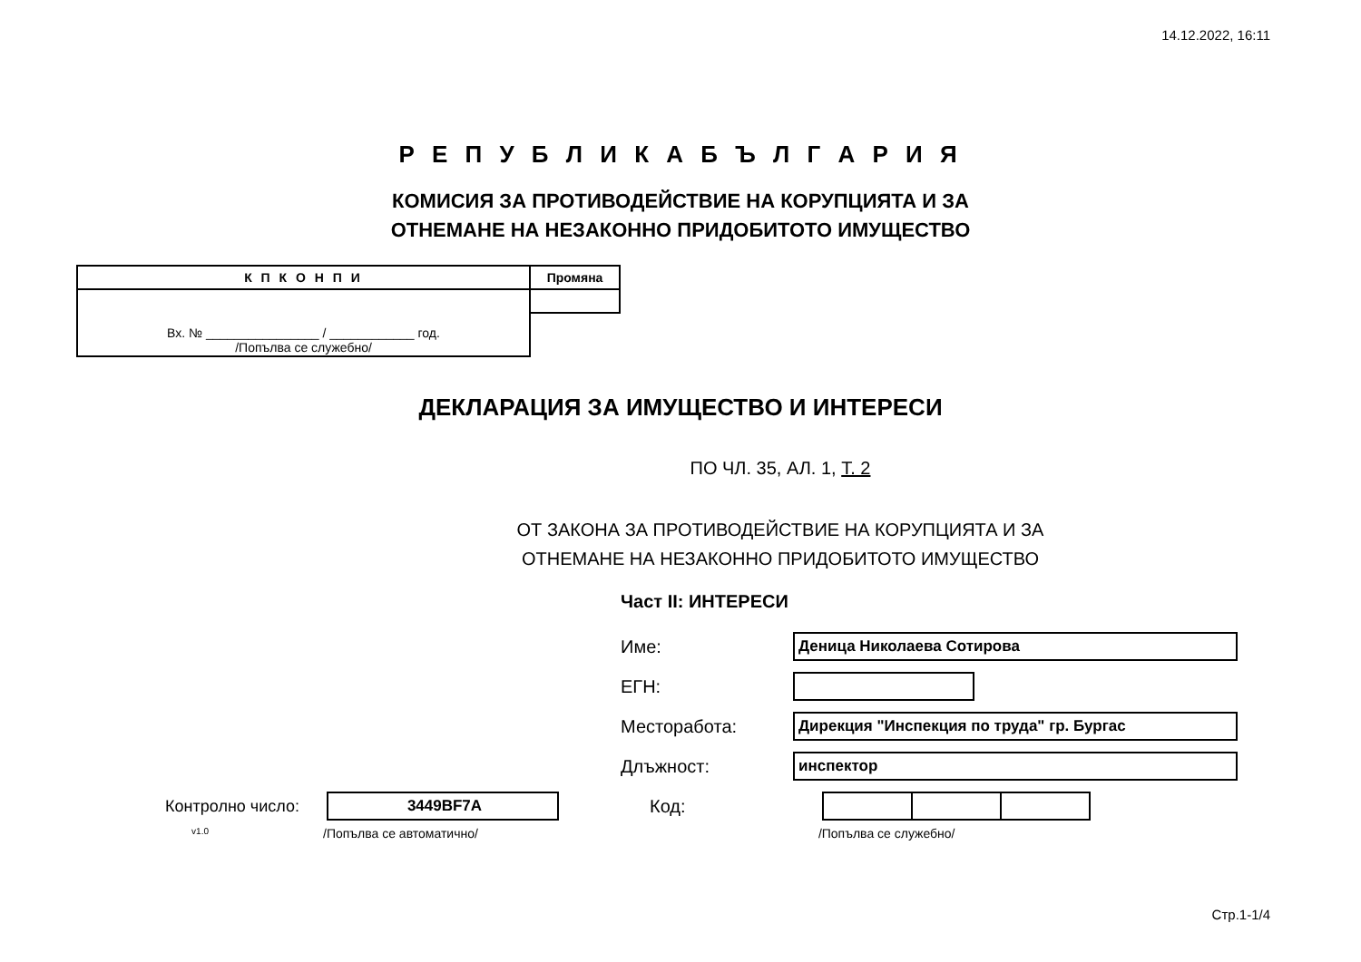14.12.2022, 16:11
Р Е П У Б Л И К А Б Ъ Л Г А Р И Я
КОМИСИЯ ЗА ПРОТИВОДЕЙСТВИЕ НА КОРУПЦИЯТА И ЗА
ОТНЕМАНЕ НА НЕЗАКОННО ПРИДОБИТОТО ИМУЩЕСТВО
| К П К О Н П И | Промяна |
| --- | --- |
| Вх. № ________________ / ____________ год. /Попълва се служебно/ | |
ДЕКЛАРАЦИЯ ЗА ИМУЩЕСТВО И ИНТЕРЕСИ
ПО ЧЛ. 35, АЛ. 1, Т. 2
ОТ ЗАКОНА ЗА ПРОТИВОДЕЙСТВИЕ НА КОРУПЦИЯТА И ЗА
ОТНЕМАНЕ НА НЕЗАКОННО ПРИДОБИТОТО ИМУЩЕСТВО
Част II: ИНТЕРЕСИ
Име:
Деница Николаева Сотирова
ЕГН:
Месторабота:
Дирекция "Инспекция по труда" гр. Бургас
Длъжност:
инспектор
Контролно число:
3449BF7A
Код:
v1.0 /Попълва се автоматично/ /Попълва се служебно/
Стр.1-1/4